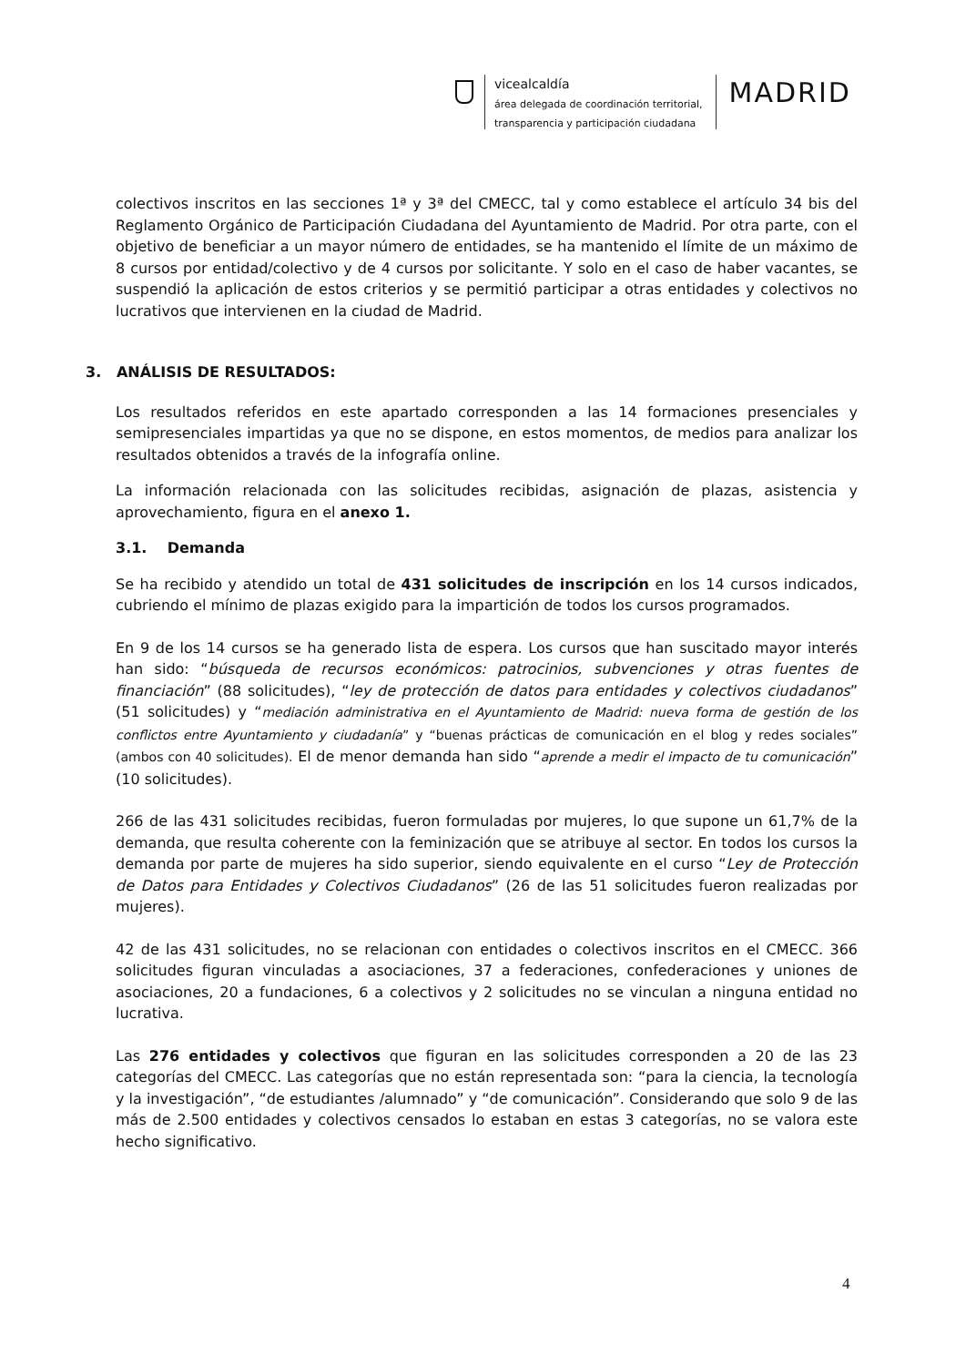vicealcaldía
área delegada de coordinación territorial,
transparencia y participación ciudadana
MADRID
colectivos inscritos en las secciones 1ª y 3ª del CMECC, tal y como establece el artículo 34 bis del Reglamento Orgánico de Participación Ciudadana del Ayuntamiento de Madrid. Por otra parte, con el objetivo de beneficiar a un mayor número de entidades, se ha mantenido el límite de un máximo de 8 cursos por entidad/colectivo y de 4 cursos por solicitante. Y solo en el caso de haber vacantes, se suspendió la aplicación de estos criterios y se permitió participar a otras entidades y colectivos no lucrativos que intervienen en la ciudad de Madrid.
3. ANÁLISIS DE RESULTADOS:
Los resultados referidos en este apartado corresponden a las 14 formaciones presenciales y semipresenciales impartidas ya que no se dispone, en estos momentos, de medios para analizar los resultados obtenidos a través de la infografía online.
La información relacionada con las solicitudes recibidas, asignación de plazas, asistencia y aprovechamiento, figura en el anexo 1.
3.1. Demanda
Se ha recibido y atendido un total de 431 solicitudes de inscripción en los 14 cursos indicados, cubriendo el mínimo de plazas exigido para la impartición de todos los cursos programados.
En 9 de los 14 cursos se ha generado lista de espera. Los cursos que han suscitado mayor interés han sido: “búsqueda de recursos económicos: patrocinios, subvenciones y otras fuentes de financiación” (88 solicitudes), “ley de protección de datos para entidades y colectivos ciudadanos” (51 solicitudes) y “mediación administrativa en el Ayuntamiento de Madrid: nueva forma de gestión de los conflictos entre Ayuntamiento y ciudadanía” y “buenas prácticas de comunicación en el blog y redes sociales” (ambos con 40 solicitudes). El de menor demanda han sido “aprende a medir el impacto de tu comunicación” (10 solicitudes).
266 de las 431 solicitudes recibidas, fueron formuladas por mujeres, lo que supone un 61,7% de la demanda, que resulta coherente con la feminización que se atribuye al sector. En todos los cursos la demanda por parte de mujeres ha sido superior, siendo equivalente en el curso “Ley de Protección de Datos para Entidades y Colectivos Ciudadanos” (26 de las 51 solicitudes fueron realizadas por mujeres).
42 de las 431 solicitudes, no se relacionan con entidades o colectivos inscritos en el CMECC. 366 solicitudes figuran vinculadas a asociaciones, 37 a federaciones, confederaciones y uniones de asociaciones, 20 a fundaciones, 6 a colectivos y 2 solicitudes no se vinculan a ninguna entidad no lucrativa.
Las 276 entidades y colectivos que figuran en las solicitudes corresponden a 20 de las 23 categorías del CMECC. Las categorías que no están representada son: “para la ciencia, la tecnología y la investigación”, “de estudiantes /alumnado” y “de comunicación”. Considerando que solo 9 de las más de 2.500 entidades y colectivos censados lo estaban en estas 3 categorías, no se valora este hecho significativo.
4